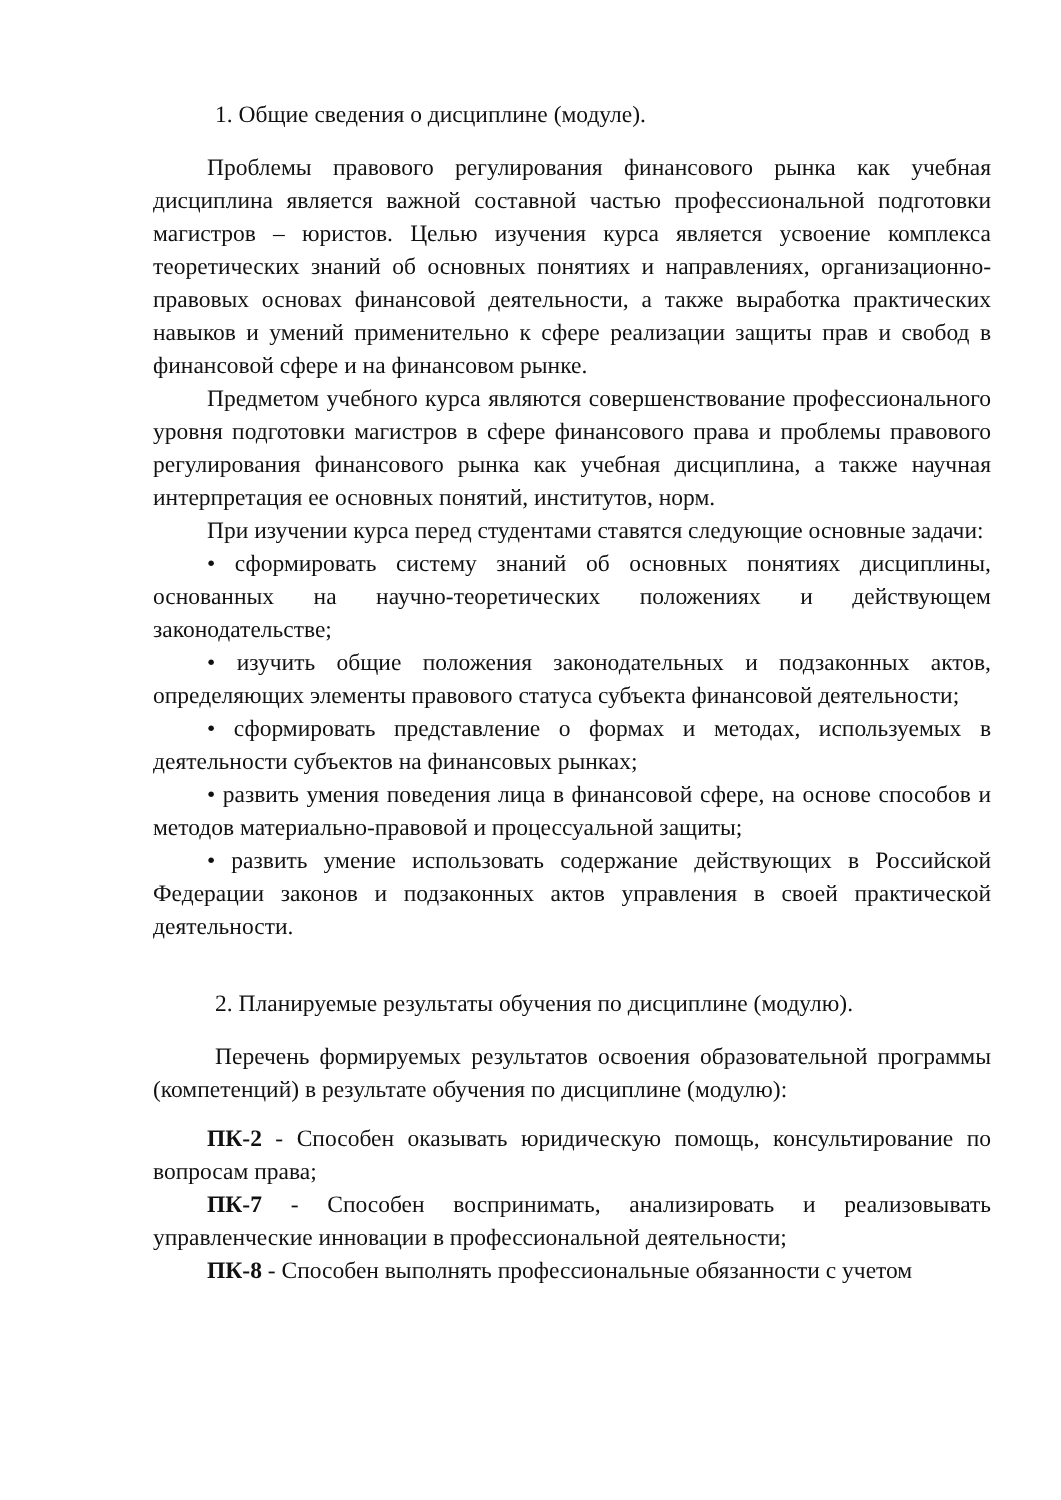1. Общие сведения о дисциплине (модуле).
Проблемы правового регулирования финансового рынка как учебная дисциплина является важной составной частью профессиональной подготовки магистров – юристов. Целью изучения курса является усвоение комплекса теоретических знаний об основных понятиях и направлениях, организационно-правовых основах финансовой деятельности, а также выработка практических навыков и умений применительно к сфере реализации защиты прав и свобод в финансовой сфере и на финансовом рынке.
Предметом учебного курса являются совершенствование профессионального уровня подготовки магистров в сфере финансового права и проблемы правового регулирования финансового рынка как учебная дисциплина, а также научная интерпретация ее основных понятий, институтов, норм.
При изучении курса перед студентами ставятся следующие основные задачи:
• сформировать систему знаний об основных понятиях дисциплины, основанных на научно-теоретических положениях и действующем законодательстве;
• изучить общие положения законодательных и подзаконных актов, определяющих элементы правового статуса субъекта финансовой деятельности;
• сформировать представление о формах и методах, используемых в деятельности субъектов на финансовых рынках;
• развить умения поведения лица в финансовой сфере, на основе способов и методов материально-правовой и процессуальной защиты;
• развить умение использовать содержание действующих в Российской Федерации законов и подзаконных актов управления в своей практической деятельности.
2. Планируемые результаты обучения по дисциплине (модулю).
Перечень формируемых результатов освоения образовательной программы (компетенций) в результате обучения по дисциплине (модулю):
ПК-2 - Способен оказывать юридическую помощь, консультирование по вопросам права;
ПК-7 - Способен воспринимать, анализировать и реализовывать управленческие инновации в профессиональной деятельности;
ПК-8 - Способен выполнять профессиональные обязанности с учетом